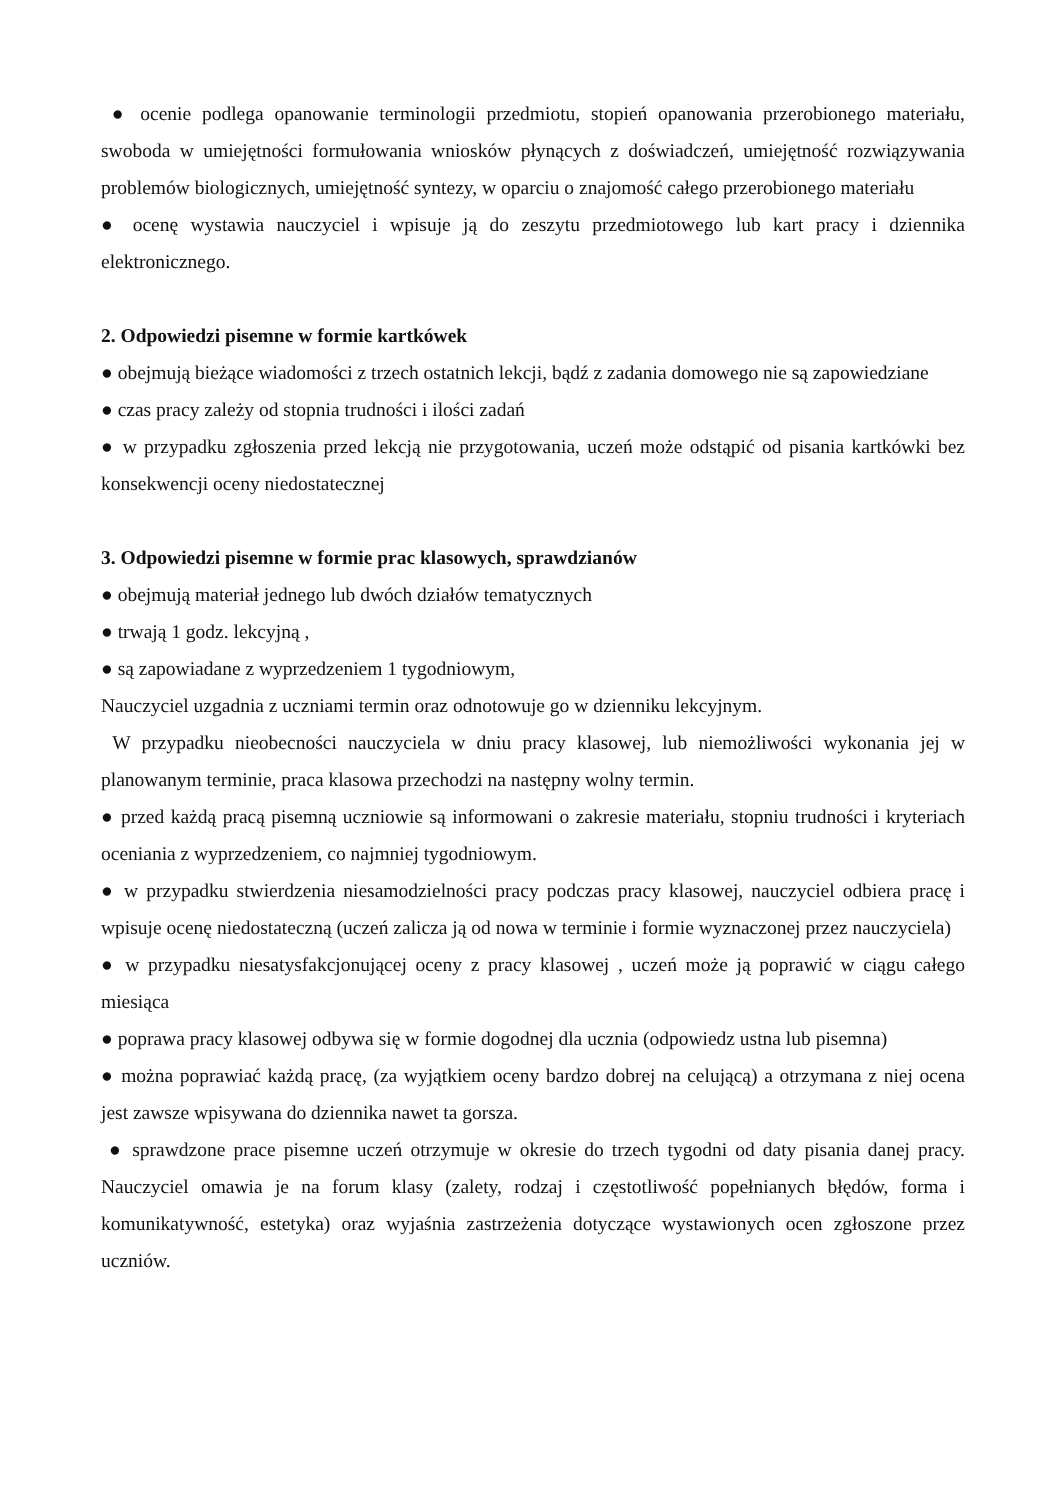● ocenie podlega opanowanie terminologii przedmiotu, stopień opanowania przerobionego materiału, swoboda w umiejętności formułowania wniosków płynących z doświadczeń, umiejętność rozwiązywania problemów biologicznych, umiejętność syntezy, w oparciu o znajomość całego przerobionego materiału
● ocenę wystawia nauczyciel i wpisuje ją do zeszytu przedmiotowego lub kart pracy i dziennika elektronicznego.
2. Odpowiedzi pisemne w formie kartkówek
● obejmują bieżące wiadomości z trzech ostatnich lekcji, bądź z zadania domowego nie są zapowiedziane
● czas pracy zależy od stopnia trudności i ilości zadań
● w przypadku zgłoszenia przed lekcją nie przygotowania, uczeń może odstąpić od pisania kartkówki bez konsekwencji oceny niedostatecznej
3. Odpowiedzi pisemne w formie prac klasowych, sprawdzianów
● obejmują materiał jednego lub dwóch działów tematycznych
● trwają 1 godz. lekcyjną ,
● są zapowiadane z wyprzedzeniem 1 tygodniowym,
Nauczyciel uzgadnia z uczniami termin oraz odnotowuje go w dzienniku lekcyjnym.
W przypadku nieobecności nauczyciela w dniu pracy klasowej, lub niemożliwości wykonania jej w planowanym terminie, praca klasowa przechodzi na następny wolny termin.
● przed każdą pracą pisemną uczniowie są informowani o zakresie materiału, stopniu trudności i kryteriach oceniania z wyprzedzeniem, co najmniej tygodniowym.
● w przypadku stwierdzenia niesamodzielności pracy podczas pracy klasowej, nauczyciel odbiera pracę i wpisuje ocenę niedostateczną (uczeń zalicza ją od nowa w terminie i formie wyznaczonej przez nauczyciela)
● w przypadku niesatysfakcjonującej oceny z pracy klasowej , uczeń może ją poprawić w ciągu całego miesiąca
● poprawa pracy klasowej odbywa się w formie dogodnej dla ucznia (odpowiedz ustna lub pisemna)
● można poprawiać każdą pracę, (za wyjątkiem oceny bardzo dobrej na celującą) a otrzymana z niej ocena jest zawsze wpisywana do dziennika nawet ta gorsza.
● sprawdzone prace pisemne uczeń otrzymuje w okresie do trzech tygodni od daty pisania danej pracy. Nauczyciel omawia je na forum klasy (zalety, rodzaj i częstotliwość popełnianych błędów, forma i komunikatywność, estetyka) oraz wyjaśnia zastrzeżenia dotyczące wystawionych ocen zgłoszone przez uczniów.